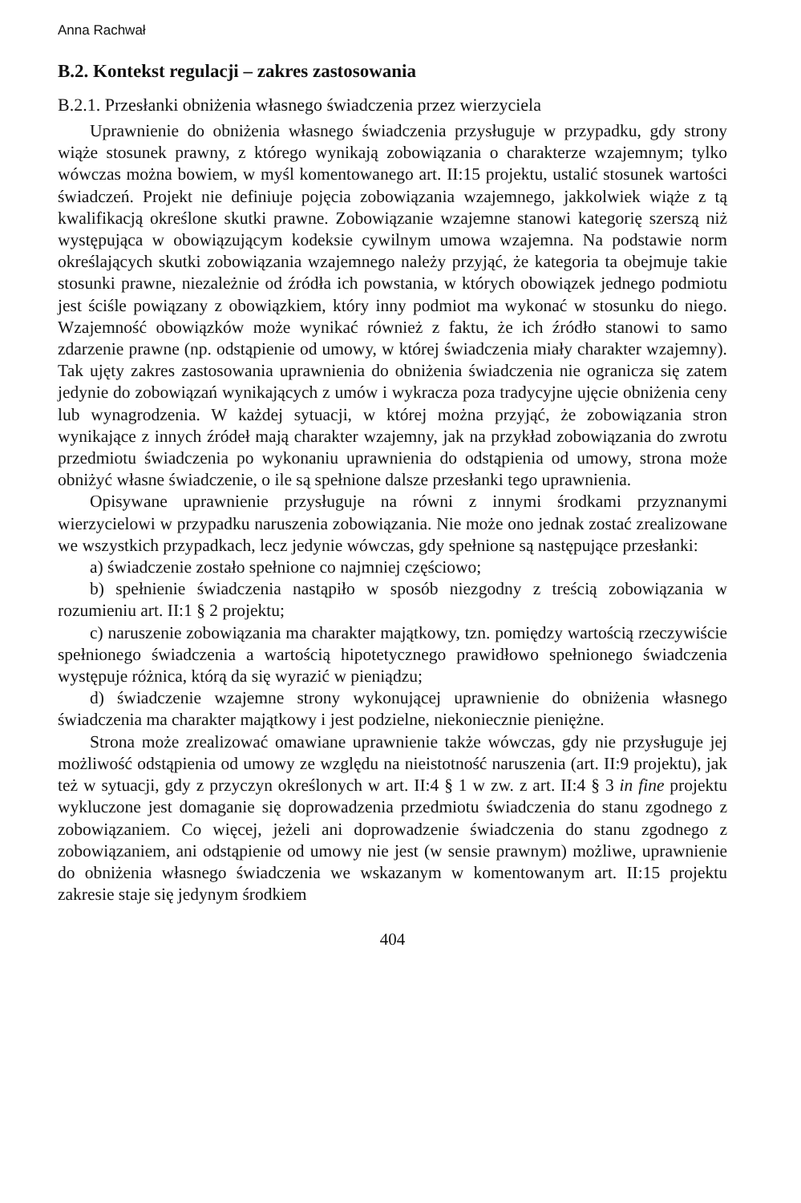Anna Rachwał
B.2. Kontekst regulacji – zakres zastosowania
B.2.1. Przesłanki obniżenia własnego świadczenia przez wierzyciela
Uprawnienie do obniżenia własnego świadczenia przysługuje w przypadku, gdy strony wiąże stosunek prawny, z którego wynikają zobowiązania o charakterze wzajemnym; tylko wówczas można bowiem, w myśl komentowanego art. II:15 projektu, ustalić stosunek wartości świadczeń. Projekt nie definiuje pojęcia zobowiązania wzajemnego, jakkolwiek wiąże z tą kwalifikacją określone skutki prawne. Zobowiązanie wzajemne stanowi kategorię szerszą niż występująca w obowiązującym kodeksie cywilnym umowa wzajemna. Na podstawie norm określających skutki zobowiązania wzajemnego należy przyjąć, że kategoria ta obejmuje takie stosunki prawne, niezależnie od źródła ich powstania, w których obowiązek jednego podmiotu jest ściśle powiązany z obowiązkiem, który inny podmiot ma wykonać w stosunku do niego. Wzajemność obowiązków może wynikać również z faktu, że ich źródło stanowi to samo zdarzenie prawne (np. odstąpienie od umowy, w której świadczenia miały charakter wzajemny). Tak ujęty zakres zastosowania uprawnienia do obniżenia świadczenia nie ogranicza się zatem jedynie do zobowiązań wynikających z umów i wykracza poza tradycyjne ujęcie obniżenia ceny lub wynagrodzenia. W każdej sytuacji, w której można przyjąć, że zobowiązania stron wynikające z innych źródeł mają charakter wzajemny, jak na przykład zobowiązania do zwrotu przedmiotu świadczenia po wykonaniu uprawnienia do odstąpienia od umowy, strona może obniżyć własne świadczenie, o ile są spełnione dalsze przesłanki tego uprawnienia.
Opisywane uprawnienie przysługuje na równi z innymi środkami przyznanymi wierzycielowi w przypadku naruszenia zobowiązania. Nie może ono jednak zostać zrealizowane we wszystkich przypadkach, lecz jedynie wówczas, gdy spełnione są następujące przesłanki:
a) świadczenie zostało spełnione co najmniej częściowo;
b) spełnienie świadczenia nastąpiło w sposób niezgodny z treścią zobowiązania w rozumieniu art. II:1 § 2 projektu;
c) naruszenie zobowiązania ma charakter majątkowy, tzn. pomiędzy wartością rzeczywiście spełnionego świadczenia a wartością hipotetycznego prawidłowo spełnionego świadczenia występuje różnica, którą da się wyrazić w pieniądzu;
d) świadczenie wzajemne strony wykonującej uprawnienie do obniżenia własnego świadczenia ma charakter majątkowy i jest podzielne, niekoniecznie pieniężne.
Strona może zrealizować omawiane uprawnienie także wówczas, gdy nie przysługuje jej możliwość odstąpienia od umowy ze względu na nieistotność naruszenia (art. II:9 projektu), jak też w sytuacji, gdy z przyczyn określonych w art. II:4 § 1 w zw. z art. II:4 § 3 in fine projektu wykluczone jest domaganie się doprowadzenia przedmiotu świadczenia do stanu zgodnego z zobowiązaniem. Co więcej, jeżeli ani doprowadzenie świadczenia do stanu zgodnego z zobowiązaniem, ani odstąpienie od umowy nie jest (w sensie prawnym) możliwe, uprawnienie do obniżenia własnego świadczenia we wskazanym w komentowanym art. II:15 projektu zakresie staje się jedynym środkiem
404